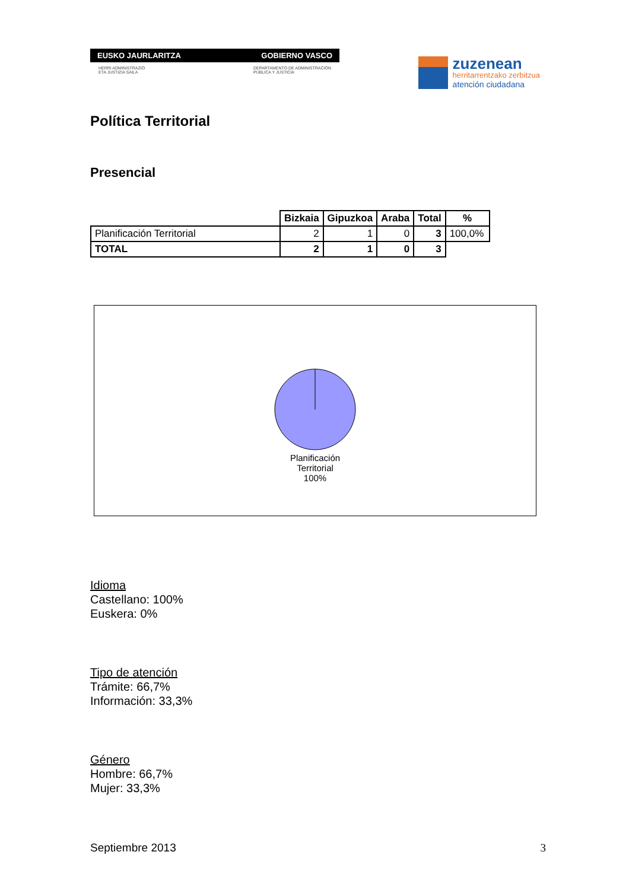EUSKO JAURLARITZA GOBIERNO VASCO
HERRI ADMINISTRAZIO
ETA JUSTIZIA SAILA DEPARTAMENTO DE ADMINISTRACIÓN
PÚBLICA Y JUSTICIA
zuzenean
herritarrentzako zerbitzua
atención ciudadana
Política Territorial
Presencial
| | Bizkaia | Gipuzkoa | Araba | Total | % |
| --- | --- | --- | --- | --- | --- |
| Planificación Territorial | 2 | 1 | 0 | 3 | 100,0% |
| TOTAL | 2 | 1 | 0 | 3 | |
Planificación
Territorial
100%
Idioma
Castellano: 100%
Euskera: 0%
Tipo de atención
Trámite: 66,7%
Información: 33,3%
Género
Hombre: 66,7%
Mujer: 33,3%
Septiembre 2013 3